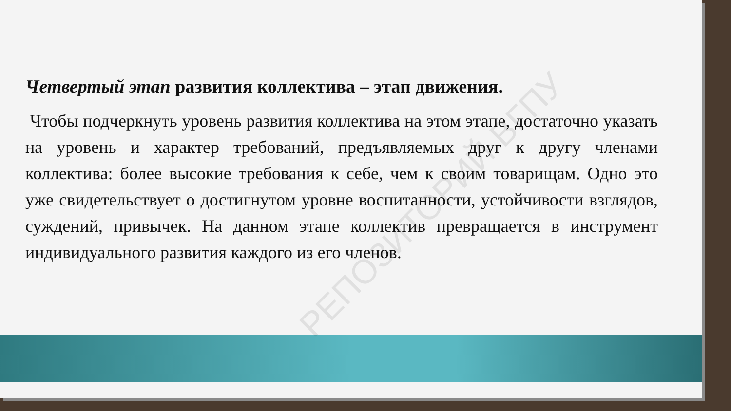РЕПОЗИТОРИЙ ВГПУ
Четвертый этап развития коллектива – этап движения.
Чтобы подчеркнуть уровень развития коллектива на этом этапе, достаточно указать на уровень и характер требований, предъявляемых друг к другу членами коллектива: более высокие требования к себе, чем к своим товарищам. Одно это уже свидетельствует о достигнутом уровне воспитанности, устойчивости взглядов, суждений, привычек. На данном этапе коллектив превращается в инструмент индивидуального развития каждого из его членов.